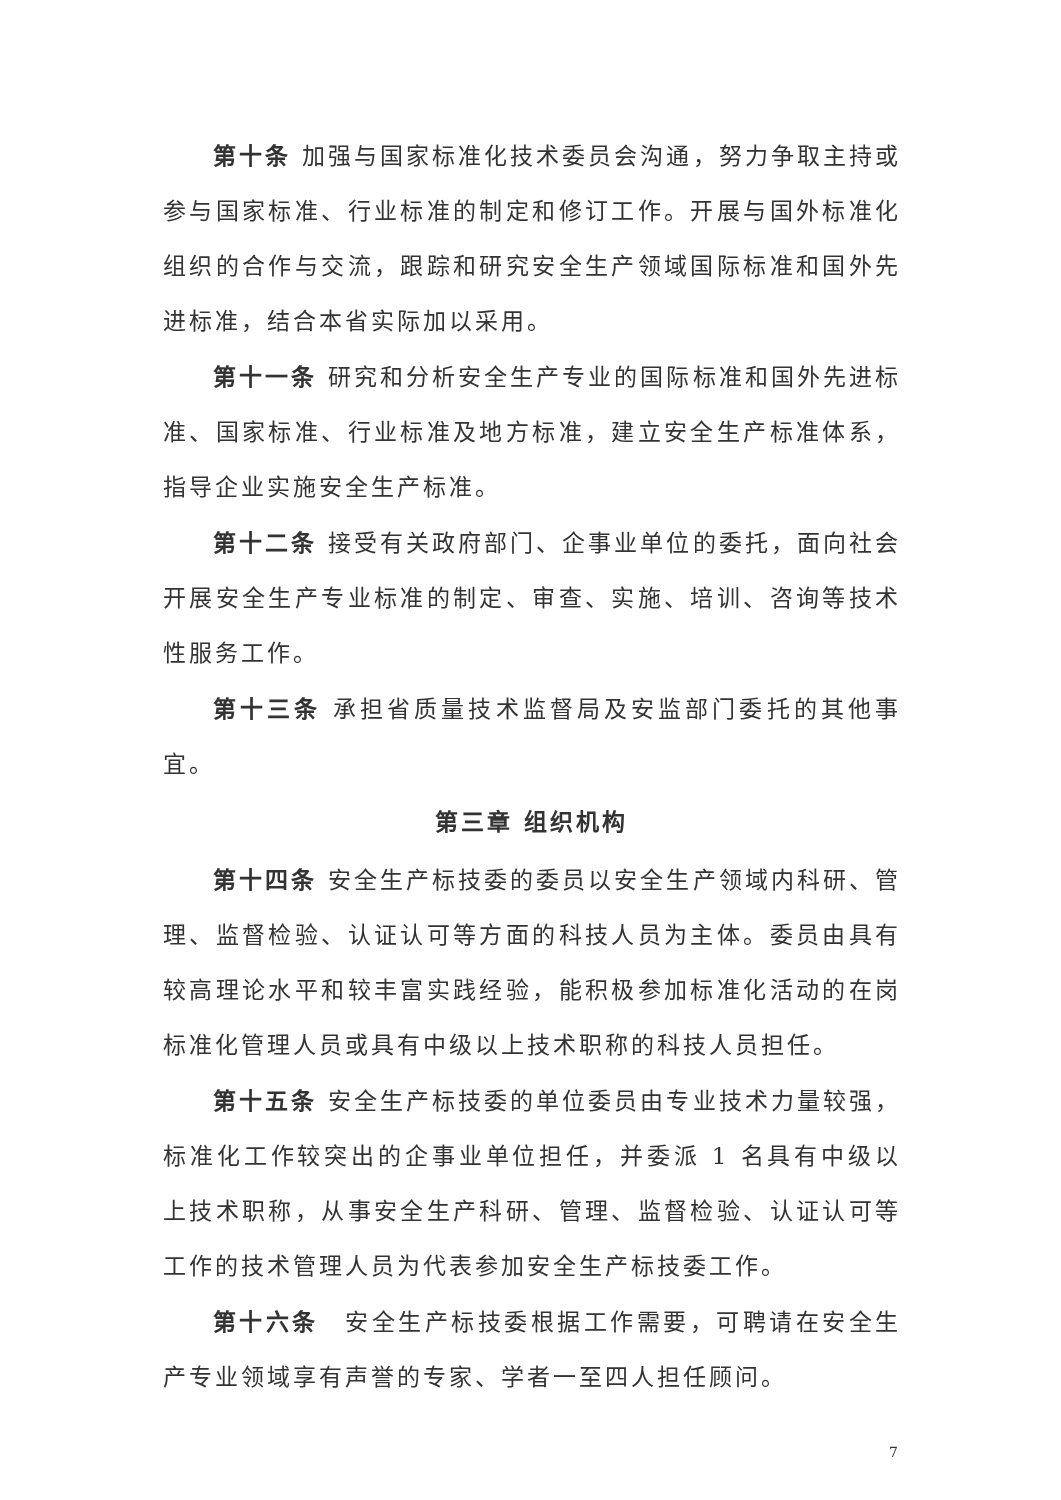第十条 加强与国家标准化技术委员会沟通，努力争取主持或参与国家标准、行业标准的制定和修订工作。开展与国外标准化组织的合作与交流，跟踪和研究安全生产领域国际标准和国外先进标准，结合本省实际加以采用。
第十一条 研究和分析安全生产专业的国际标准和国外先进标准、国家标准、行业标准及地方标准，建立安全生产标准体系，指导企业实施安全生产标准。
第十二条 接受有关政府部门、企事业单位的委托，面向社会开展安全生产专业标准的制定、审查、实施、培训、咨询等技术性服务工作。
第十三条 承担省质量技术监督局及安监部门委托的其他事宜。
第三章 组织机构
第十四条 安全生产标技委的委员以安全生产领域内科研、管理、监督检验、认证认可等方面的科技人员为主体。委员由具有较高理论水平和较丰富实践经验，能积极参加标准化活动的在岗标准化管理人员或具有中级以上技术职称的科技人员担任。
第十五条 安全生产标技委的单位委员由专业技术力量较强，标准化工作较突出的企事业单位担任，并委派 1 名具有中级以上技术职称，从事安全生产科研、管理、监督检验、认证认可等工作的技术管理人员为代表参加安全生产标技委工作。
第十六条　安全生产标技委根据工作需要，可聘请在安全生产专业领域享有声誉的专家、学者一至四人担任顾问。
7